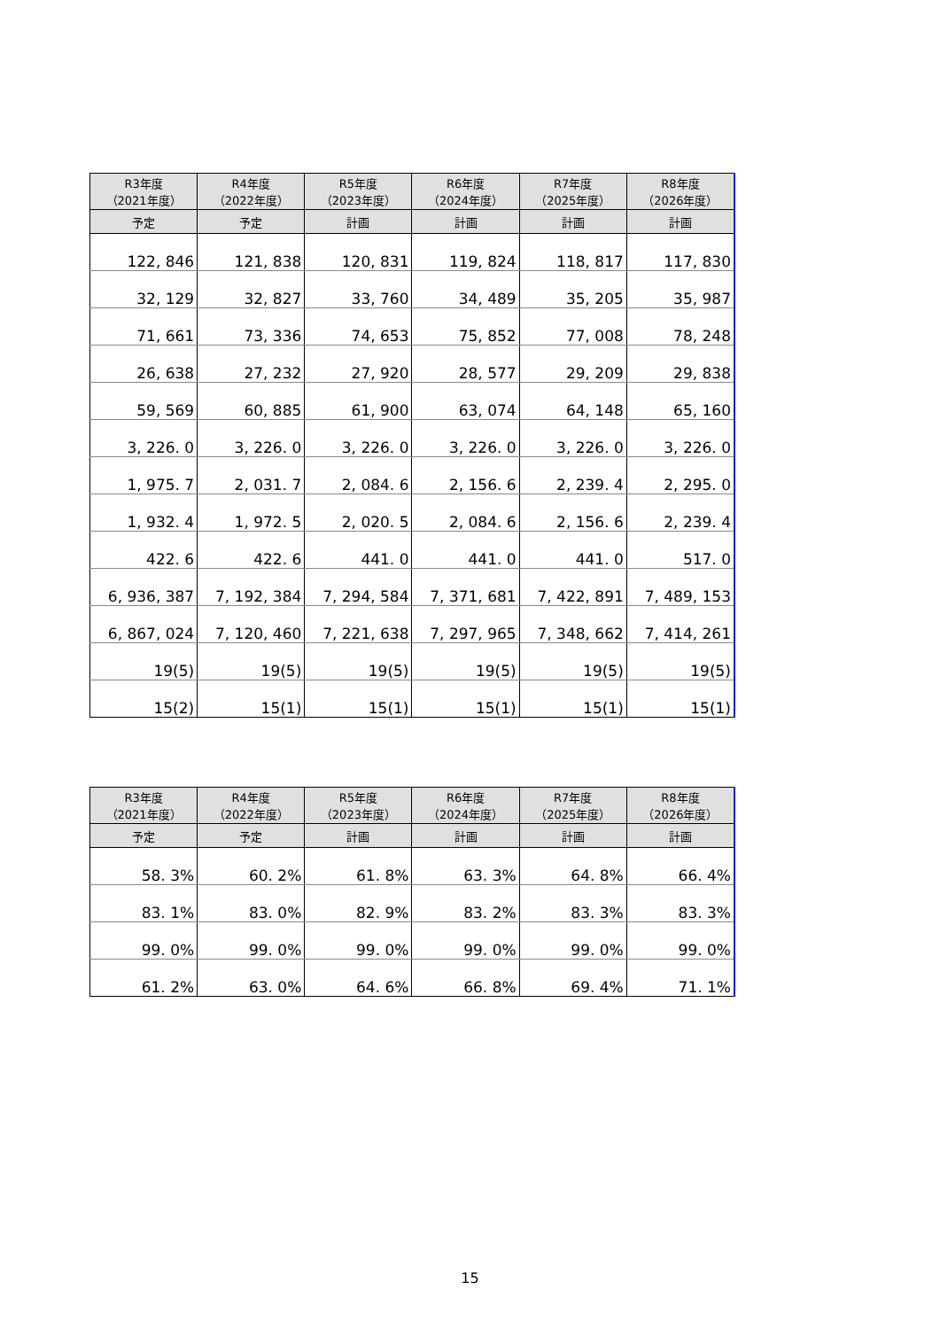| R3年度 （2021年度） | R4年度 （2022年度） | R5年度 （2023年度） | R6年度 （2024年度） | R7年度 （2025年度） | R8年度 （2026年度） |
| --- | --- | --- | --- | --- | --- |
| 予定 | 予定 | 計画 | 計画 | 計画 | 計画 |
| 122, 846 | 121, 838 | 120, 831 | 119, 824 | 118, 817 | 117, 830 |
| 32, 129 | 32, 827 | 33, 760 | 34, 489 | 35, 205 | 35, 987 |
| 71, 661 | 73, 336 | 74, 653 | 75, 852 | 77, 008 | 78, 248 |
| 26, 638 | 27, 232 | 27, 920 | 28, 577 | 29, 209 | 29, 838 |
| 59, 569 | 60, 885 | 61, 900 | 63, 074 | 64, 148 | 65, 160 |
| 3, 226. 0 | 3, 226. 0 | 3, 226. 0 | 3, 226. 0 | 3, 226. 0 | 3, 226. 0 |
| 1, 975. 7 | 2, 031. 7 | 2, 084. 6 | 2, 156. 6 | 2, 239. 4 | 2, 295. 0 |
| 1, 932. 4 | 1, 972. 5 | 2, 020. 5 | 2, 084. 6 | 2, 156. 6 | 2, 239. 4 |
| 422. 6 | 422. 6 | 441. 0 | 441. 0 | 441. 0 | 517. 0 |
| 6, 936, 387 | 7, 192, 384 | 7, 294, 584 | 7, 371, 681 | 7, 422, 891 | 7, 489, 153 |
| 6, 867, 024 | 7, 120, 460 | 7, 221, 638 | 7, 297, 965 | 7, 348, 662 | 7, 414, 261 |
| 19(5) | 19(5) | 19(5) | 19(5) | 19(5) | 19(5) |
| 15(2) | 15(1) | 15(1) | 15(1) | 15(1) | 15(1) |
| R3年度 （2021年度） | R4年度 （2022年度） | R5年度 （2023年度） | R6年度 （2024年度） | R7年度 （2025年度） | R8年度 （2026年度） |
| --- | --- | --- | --- | --- | --- |
| 予定 | 予定 | 計画 | 計画 | 計画 | 計画 |
| 58. 3% | 60. 2% | 61. 8% | 63. 3% | 64. 8% | 66. 4% |
| 83. 1% | 83. 0% | 82. 9% | 83. 2% | 83. 3% | 83. 3% |
| 99. 0% | 99. 0% | 99. 0% | 99. 0% | 99. 0% | 99. 0% |
| 61. 2% | 63. 0% | 64. 6% | 66. 8% | 69. 4% | 71. 1% |
15